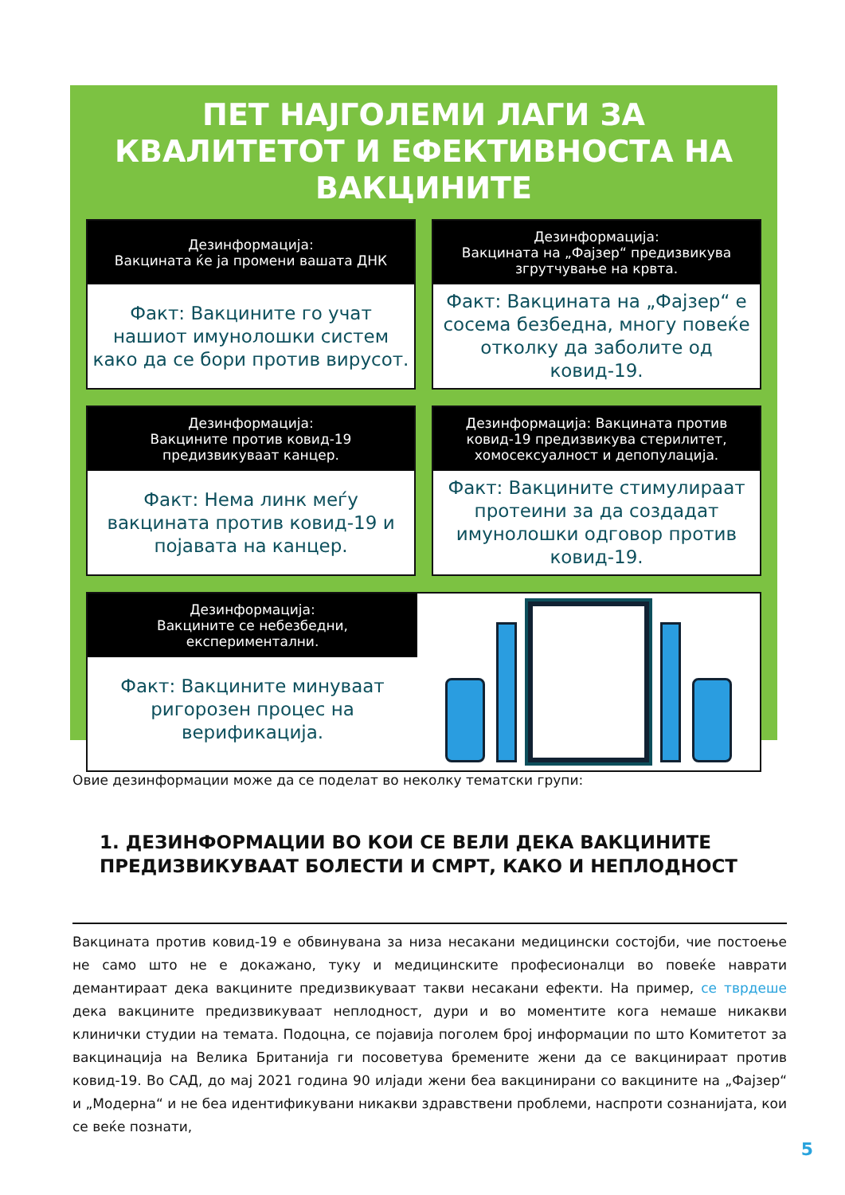ПЕТ НАЈГОЛЕМИ ЛАГИ ЗА КВАЛИТЕТОТ И ЕФЕКТИВНОСТА НА ВАКЦИНИТЕ
Дезинформација:
Вакцината ќе ја промени вашата ДНК
Факт: Вакцините го учат нашиот имунолошки систем како да се бори против вирусот.
Дезинформација:
Вакцината на „Фајзер“ предизвикува згрутчување на крвта.
Факт: Вакцината на „Фајзер“ е сосема безбедна, многу повеќе отколку да заболите од ковид-19.
Дезинформација:
Вакцините против ковид-19 предизвикуваат канцер.
Факт: Нема линк меѓу вакцината против ковид-19 и појавата на канцер.
Дезинформација: Вакцината против ковид-19 предизвикува стерилитет, хомосексуалност и депопулација.
Факт: Вакцините стимулираат протеини за да создадат имунолошки одговор против ковид-19.
Дезинформација:
Вакцините се небезбедни, експериментални.
Факт: Вакцините минуваат ригорозен процес на верификација.
Овие дезинформации може да се поделат во неколку тематски групи:
1. ДЕЗИНФОРМАЦИИ ВО КОИ СЕ ВЕЛИ ДЕКА ВАКЦИНИТЕ ПРЕДИЗВИКУВААТ БОЛЕСТИ И СМРТ, КАКО И НЕПЛОДНОСТ
Вакцината против ковид-19 е обвинувана за низа несакани медицински состојби, чие постоење не само што не е докажано, туку и медицинските професионалци во повеќе наврати демантираат дека вакцините предизвикуваат такви несакани ефекти. На пример, се тврдеше дека вакцините предизвикуваат неплодност, дури и во моментите кога немаше никакви клинички студии на темата. Подоцна, се појавија поголем број информации по што Комитетот за вакцинација на Велика Британија ги посоветува бремените жени да се вакцинираат против ковид-19. Во САД, до мај 2021 година 90 илјади жени беа вакцинирани со вакцините на „Фајзер“ и „Модерна“ и не беа идентификувани никакви здравствени проблеми, наспроти сознанијата, кои се веќе познати,
5